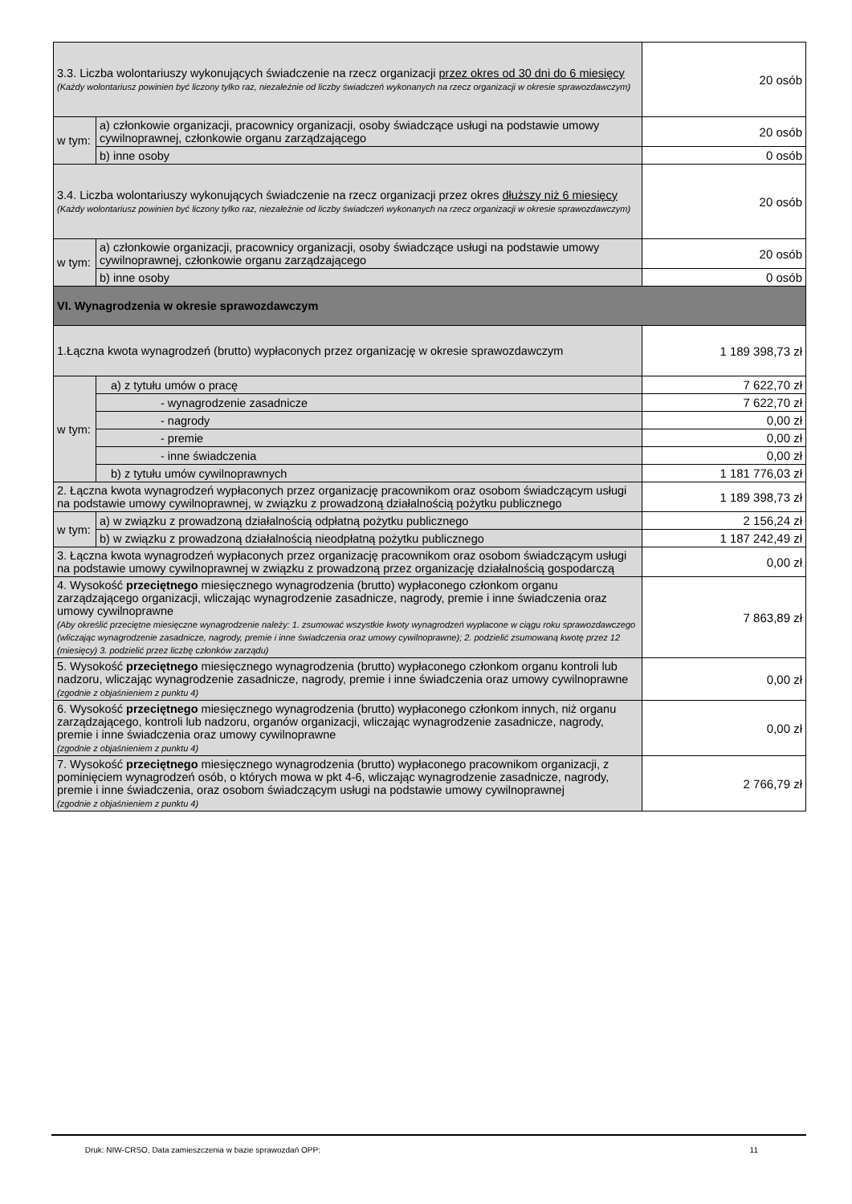| 3.3. Liczba wolontariuszy wykonujących świadczenie na rzecz organizacji przez okres od 30 dni do 6 miesięcy (Każdy wolontariusz powinien być liczony tylko raz, niezależnie od liczby świadczeń wykonanych na rzecz organizacji w okresie sprawozdawczym) | | 20 osób |
| w tym: | a) członkowie organizacji, pracownicy organizacji, osoby świadczące usługi na podstawie umowy cywilnoprawnej, członkowie organu zarządzającego | 20 osób |
| | b) inne osoby | 0 osób |
| 3.4. Liczba wolontariuszy wykonujących świadczenie na rzecz organizacji przez okres dłuższy niż 6 miesięcy (Każdy wolontariusz powinien być liczony tylko raz, niezależnie od liczby świadczeń wykonanych na rzecz organizacji w okresie sprawozdawczym) | | 20 osób |
| w tym: | a) członkowie organizacji, pracownicy organizacji, osoby świadczące usługi na podstawie umowy cywilnoprawnej, członkowie organu zarządzającego | 20 osób |
| | b) inne osoby | 0 osób |
| VI. Wynagrodzenia w okresie sprawozdawczym | | |
| 1.Łączna kwota wynagrodzeń (brutto) wypłaconych przez organizację w okresie sprawozdawczym | | 1 189 398,73 zł |
| w tym: | a) z tytułu umów o pracę | 7 622,70 zł |
| | - wynagrodzenie zasadnicze | 7 622,70 zł |
| | - nagrody | 0,00 zł |
| | - premie | 0,00 zł |
| | - inne świadczenia | 0,00 zł |
| | b) z tytułu umów cywilnoprawnych | 1 181 776,03 zł |
| 2. Łączna kwota wynagrodzeń wypłaconych przez organizację pracownikom oraz osobom świadczącym usługi na podstawie umowy cywilnoprawnej, w związku z prowadzoną działalnością pożytku publicznego | | 1 189 398,73 zł |
| w tym: | a) w związku z prowadzoną działalnością odpłatną pożytku publicznego | 2 156,24 zł |
| | b) w związku z prowadzoną działalnością nieodpłatną pożytku publicznego | 1 187 242,49 zł |
| 3. Łączna kwota wynagrodzeń wypłaconych przez organizację pracownikom oraz osobom świadczącym usługi na podstawie umowy cywilnoprawnej w związku z prowadzoną przez organizację działalnością gospodarczą | | 0,00 zł |
| 4. Wysokość przeciętnego miesięcznego wynagrodzenia (brutto) wypłaconego członkom organu zarządzającego organizacji, wliczając wynagrodzenie zasadnicze, nagrody, premie i inne świadczenia oraz umowy cywilnoprawne (Aby określić przeciętne miesięczne wynagrodzenie należy: 1. zsumować wszystkie kwoty wynagrodzeń wypłacone w ciągu roku sprawozdawczego (wliczając wynagrodzenie zasadnicze, nagrody, premie i inne świadczenia oraz umowy cywilnoprawne); 2. podzielić zsumowaną kwotę przez 12 (miesięcy) 3. podzielić przez liczbę członków zarządu) | | 7 863,89 zł |
| 5. Wysokość przeciętnego miesięcznego wynagrodzenia (brutto) wypłaconego członkom organu kontroli lub nadzoru, wliczając wynagrodzenie zasadnicze, nagrody, premie i inne świadczenia oraz umowy cywilnoprawne (zgodnie z objaśnieniem z punktu 4) | | 0,00 zł |
| 6. Wysokość przeciętnego miesięcznego wynagrodzenia (brutto) wypłaconego członkom innych, niż organu zarządzającego, kontroli lub nadzoru, organów organizacji, wliczając wynagrodzenie zasadnicze, nagrody, premie i inne świadczenia oraz umowy cywilnoprawne (zgodnie z objaśnieniem z punktu 4) | | 0,00 zł |
| 7. Wysokość przeciętnego miesięcznego wynagrodzenia (brutto) wypłaconego pracownikom organizacji, z pominięciem wynagrodzeń osób, o których mowa w pkt 4-6, wliczając wynagrodzenie zasadnicze, nagrody, premie i inne świadczenia, oraz osobom świadczącym usługi na podstawie umowy cywilnoprawnej (zgodnie z objaśnieniem z punktu 4) | | 2 766,79 zł |
Druk: NIW-CRSO, Data zamieszczenia w bazie sprawozdań OPP: 11